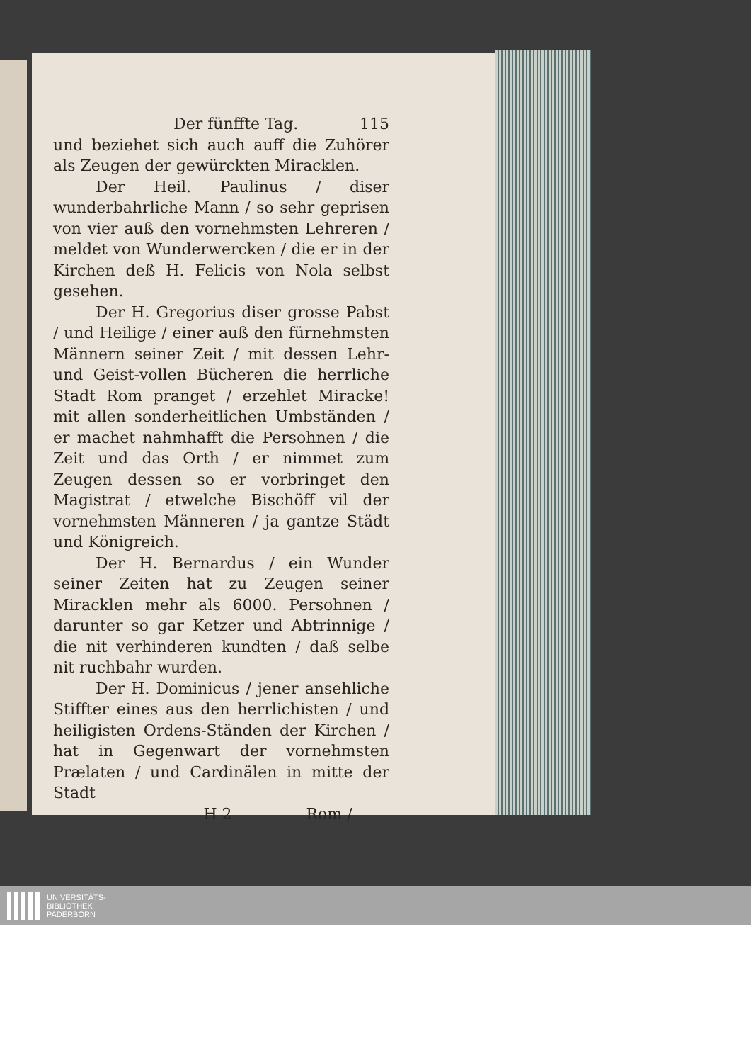Der fünffte Tag. 115
und beziehet sich auch auff die Zuhörer als Zeugen der gewürckten Miracklen.
Der Heil. Paulinus / diser wunderbahrliche Mann / so sehr geprisen von vier auß den vornehmsten Lehreren / meldet von Wunderwercken / die er in der Kirchen deß H. Felicis von Nola selbst gesehen.
Der H. Gregorius diser grosse Pabst / und Heilige / einer auß den fürnehmsten Männern seiner Zeit / mit dessen Lehr- und Geist-vollen Bücheren die herrliche Stadt Rom pranget / erzehlet Miracke! mit allen sonderheitlichen Umbständen / er machet nahmhafft die Persohnen / die Zeit und das Orth / er nimmet zum Zeugen dessen so er vorbringet den Magistrat / etwelche Bischöff vil der vornehmsten Männeren / ja gantze Städt und Königreich.
Der H. Bernardus / ein Wunder seiner Zeiten hat zu Zeugen seiner Miracklen mehr als 6000. Persohnen / darunter so gar Ketzer und Abtrinnige / die nit verhinderen kundten / daß selbe nit ruchbahr wurden.
Der H. Dominicus / jener ansehliche Stiffter eines aus den herrlichisten / und heiligisten Ordens-Ständen der Kirchen / hat in Gegenwart der vornehmsten Prælaten / und Cardinälen in mitte der Stadt
H 2 Rom /
UNIVERSITÄTS-
BIBLIOTHEK
PADERBORN